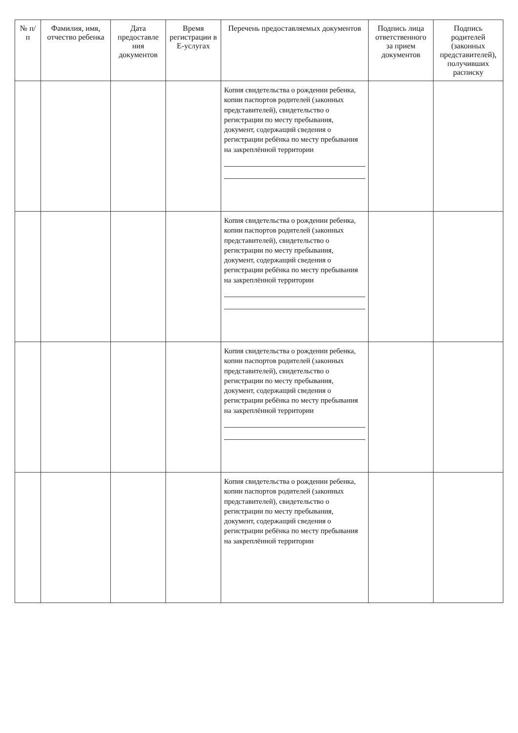| № п/п | Фамилия, имя, отчество ребенка | Дата предоставле ния документов | Время регистрации в Е-услугах | Перечень предоставляемых документов | Подпись лица ответственного за прием документов | Подпись родителей (законных представителей), получивших расписку |
| --- | --- | --- | --- | --- | --- | --- |
| | | | | Копия свидетельства о рождении ребенка, копии паспортов родителей (законных представителей), свидетельство о регистрации по месту пребывания, документ, содержащий сведения о регистрации ребёнка по месту пребывания на закреплённой территории | | |
| | | | | Копия свидетельства о рождении ребенка, копии паспортов родителей (законных представителей), свидетельство о регистрации по месту пребывания, документ, содержащий сведения о регистрации ребёнка по месту пребывания на закреплённой территории | | |
| | | | | Копия свидетельства о рождении ребенка, копии паспортов родителей (законных представителей), свидетельство о регистрации по месту пребывания, документ, содержащий сведения о регистрации ребёнка по месту пребывания на закреплённой территории | | |
| | | | | Копия свидетельства о рождении ребенка, копии паспортов родителей (законных представителей), свидетельство о регистрации по месту пребывания, документ, содержащий сведения о регистрации ребёнка по месту пребывания на закреплённой территории | | |